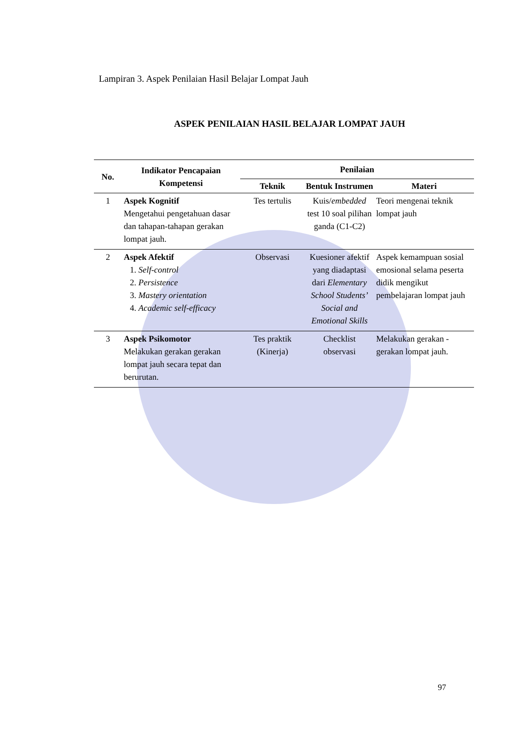Lampiran 3. Aspek Penilaian Hasil Belajar Lompat Jauh
ASPEK PENILAIAN HASIL BELAJAR LOMPAT JAUH
| No. | Indikator Pencapaian Kompetensi | Penilaian | | |
| --- | --- | --- | --- | --- |
| | | Teknik | Bentuk Instrumen | Materi |
| 1 | Aspek Kognitif Mengetahui pengetahuan dasar dan tahapan-tahapan gerakan lompat jauh. | Tes tertulis | Kuis/ embedded test 10 soal pilihan ganda (C1-C2) | Teori mengenai teknik lompat jauh |
| 2 | Aspek Afektif 1. Self-control 2. Persistence 3. Mastery orientation 4. Academic self-efficacy | Observasi | Kuesioner afektif yang diadaptasi dari Elementary School Students’ Social and Emotional Skills | Aspek kemampuan sosial emosional selama peserta didik mengikut pembelajaran lompat jauh |
| 3 | Aspek Psikomotor Melakukan gerakan gerakan lompat jauh secara tepat dan berurutan. | Tes praktik (Kinerja) | Checklist observasi | Melakukan gerakan - gerakan lompat jauh. |
97